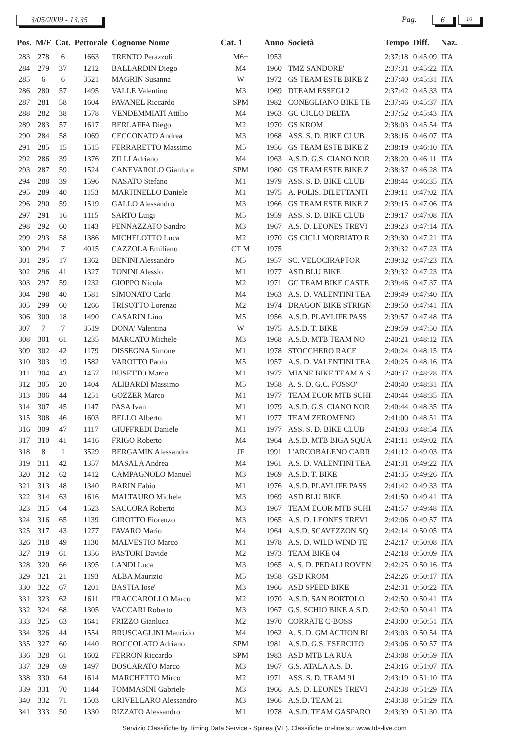3/05/2009 - 13.35 Pag. 6 10
| Pos. | M/F | Cat. | Pettorale | Cognome Nome | Cat. 1 | Anno | Società | Tempo | Diff. | Naz. |
| --- | --- | --- | --- | --- | --- | --- | --- | --- | --- | --- |
| 283 | 278 | 6 | 1663 | TRENTO Perazzoli | M6+ | 1953 | | 2:37:18 | 0:45:09 | ITA |
| 284 | 279 | 37 | 1212 | BALLARDIN Diego | M4 | 1960 | TMZ SANDORE' | 2:37:31 | 0:45:22 | ITA |
| 285 | 6 | 6 | 3521 | MAGRIN Susanna | W | 1972 | GS TEAM ESTE BIKE Z | 2:37:40 | 0:45:31 | ITA |
| 286 | 280 | 57 | 1495 | VALLE Valentino | M3 | 1969 | DTEAM ESSEGI 2 | 2:37:42 | 0:45:33 | ITA |
| 287 | 281 | 58 | 1604 | PAVANEL Riccardo | SPM | 1982 | CONEGLIANO BIKE TE | 2:37:46 | 0:45:37 | ITA |
| 288 | 282 | 38 | 1578 | VENDEMMIATI Attilio | M4 | 1963 | GC CICLO DELTA | 2:37:52 | 0:45:43 | ITA |
| 289 | 283 | 57 | 1617 | BERLAFFA Diego | M2 | 1970 | GS KROM | 2:38:03 | 0:45:54 | ITA |
| 290 | 284 | 58 | 1069 | CECCONATO Andrea | M3 | 1968 | ASS. S. D. BIKE CLUB | 2:38:16 | 0:46:07 | ITA |
| 291 | 285 | 15 | 1515 | FERRARETTO Massimo | M5 | 1956 | GS TEAM ESTE BIKE Z | 2:38:19 | 0:46:10 | ITA |
| 292 | 286 | 39 | 1376 | ZILLI Adriano | M4 | 1963 | A.S.D. G.S. CIANO NOR | 2:38:20 | 0:46:11 | ITA |
| 293 | 287 | 59 | 1524 | CANEVAROLO Gianluca | SPM | 1980 | GS TEAM ESTE BIKE Z | 2:38:37 | 0:46:28 | ITA |
| 294 | 288 | 39 | 1596 | NASATO Stefano | M1 | 1979 | ASS. S. D. BIKE CLUB | 2:38:44 | 0:46:35 | ITA |
| 295 | 289 | 40 | 1153 | MARTINELLO Daniele | M1 | 1975 | A. POLIS. DILETTANTI | 2:39:11 | 0:47:02 | ITA |
| 296 | 290 | 59 | 1519 | GALLO Alessandro | M3 | 1966 | GS TEAM ESTE BIKE Z | 2:39:15 | 0:47:06 | ITA |
| 297 | 291 | 16 | 1115 | SARTO Luigi | M5 | 1959 | ASS. S. D. BIKE CLUB | 2:39:17 | 0:47:08 | ITA |
| 298 | 292 | 60 | 1143 | PENNAZZATO Sandro | M3 | 1967 | A.S. D. LEONES TREVI | 2:39:23 | 0:47:14 | ITA |
| 299 | 293 | 58 | 1386 | MICHELOTTO Luca | M2 | 1970 | GS CICLI MORBIATO R | 2:39:30 | 0:47:21 | ITA |
| 300 | 294 | 7 | 4015 | CAZZOLA Emiliano | CT M | 1975 | | 2:39:32 | 0:47:23 | ITA |
| 301 | 295 | 17 | 1362 | BENINI Alessandro | M5 | 1957 | SC. VELOCIRAPTOR | 2:39:32 | 0:47:23 | ITA |
| 302 | 296 | 41 | 1327 | TONINI Alessio | M1 | 1977 | ASD BLU BIKE | 2:39:32 | 0:47:23 | ITA |
| 303 | 297 | 59 | 1232 | GIOPPO Nicola | M2 | 1971 | GC TEAM BIKE CASTE | 2:39:46 | 0:47:37 | ITA |
| 304 | 298 | 40 | 1581 | SIMONATO Carlo | M4 | 1963 | A.S. D. VALENTINI TEA | 2:39:49 | 0:47:40 | ITA |
| 305 | 299 | 60 | 1266 | TRISOTTO Lorenzo | M2 | 1974 | DRAGON BIKE STRIGN | 2:39:50 | 0:47:41 | ITA |
| 306 | 300 | 18 | 1490 | CASARIN Lino | M5 | 1956 | A.S.D. PLAYLIFE PASS | 2:39:57 | 0:47:48 | ITA |
| 307 | 7 | 7 | 3519 | DONA' Valentina | W | 1975 | A.S.D. T. BIKE | 2:39:59 | 0:47:50 | ITA |
| 308 | 301 | 61 | 1235 | MARCATO Michele | M3 | 1968 | A.S.D. MTB TEAM NO | 2:40:21 | 0:48:12 | ITA |
| 309 | 302 | 42 | 1179 | DISSEGNA Simone | M1 | 1978 | STOCCHERO RACE | 2:40:24 | 0:48:15 | ITA |
| 310 | 303 | 19 | 1582 | VAROTTO Paolo | M5 | 1957 | A.S. D. VALENTINI TEA | 2:40:25 | 0:48:16 | ITA |
| 311 | 304 | 43 | 1457 | BUSETTO Marco | M1 | 1977 | MIANE BIKE TEAM A.S | 2:40:37 | 0:48:28 | ITA |
| 312 | 305 | 20 | 1404 | ALIBARDI Massimo | M5 | 1958 | A. S. D. G.C. FOSSO' | 2:40:40 | 0:48:31 | ITA |
| 313 | 306 | 44 | 1251 | GOZZER Marco | M1 | 1977 | TEAM ECOR MTB SCHI | 2:40:44 | 0:48:35 | ITA |
| 314 | 307 | 45 | 1147 | PASA Ivan | M1 | 1979 | A.S.D. G.S. CIANO NOR | 2:40:44 | 0:48:35 | ITA |
| 315 | 308 | 46 | 1603 | BELLO Alberto | M1 | 1977 | TEAM ZEROMENO | 2:41:00 | 0:48:51 | ITA |
| 316 | 309 | 47 | 1117 | GIUFFREDI Daniele | M1 | 1977 | ASS. S. D. BIKE CLUB | 2:41:03 | 0:48:54 | ITA |
| 317 | 310 | 41 | 1416 | FRIGO Roberto | M4 | 1964 | A.S.D. MTB BIGA SQUA | 2:41:11 | 0:49:02 | ITA |
| 318 | 8 | 1 | 3529 | BERGAMIN Alessandra | JF | 1991 | L'ARCOBALENO CARR | 2:41:12 | 0:49:03 | ITA |
| 319 | 311 | 42 | 1357 | MASALA Andrea | M4 | 1961 | A.S. D. VALENTINI TEA | 2:41:31 | 0:49:22 | ITA |
| 320 | 312 | 62 | 1412 | CAMPAGNOLO Manuel | M3 | 1969 | A.S.D. T. BIKE | 2:41:35 | 0:49:26 | ITA |
| 321 | 313 | 48 | 1340 | BARIN Fabio | M1 | 1976 | A.S.D. PLAYLIFE PASS | 2:41:42 | 0:49:33 | ITA |
| 322 | 314 | 63 | 1616 | MALTAURO Michele | M3 | 1969 | ASD BLU BIKE | 2:41:50 | 0:49:41 | ITA |
| 323 | 315 | 64 | 1523 | SACCORA Roberto | M3 | 1967 | TEAM ECOR MTB SCHI | 2:41:57 | 0:49:48 | ITA |
| 324 | 316 | 65 | 1139 | GIROTTO Fiorenzo | M3 | 1965 | A.S. D. LEONES TREVI | 2:42:06 | 0:49:57 | ITA |
| 325 | 317 | 43 | 1277 | FAVARO Mario | M4 | 1964 | A.S.D. SCAVEZZON SQ | 2:42:14 | 0:50:05 | ITA |
| 326 | 318 | 49 | 1130 | MALVESTIO Marco | M1 | 1978 | A.S. D. WILD WIND TE | 2:42:17 | 0:50:08 | ITA |
| 327 | 319 | 61 | 1356 | PASTORI Davide | M2 | 1973 | TEAM BIKE 04 | 2:42:18 | 0:50:09 | ITA |
| 328 | 320 | 66 | 1395 | LANDI Luca | M3 | 1965 | A. S. D. PEDALI ROVEN | 2:42:25 | 0:50:16 | ITA |
| 329 | 321 | 21 | 1193 | ALBA Maurizio | M5 | 1958 | GSD KROM | 2:42:26 | 0:50:17 | ITA |
| 330 | 322 | 67 | 1201 | BASTIA Iose' | M3 | 1966 | ASD SPEED BIKE | 2:42:31 | 0:50:22 | ITA |
| 331 | 323 | 62 | 1611 | FRACCAROLLO Marco | M2 | 1970 | A.S.D. SAN BORTOLO | 2:42:50 | 0:50:41 | ITA |
| 332 | 324 | 68 | 1305 | VACCARI Roberto | M3 | 1967 | G.S. SCHIO BIKE A.S.D. | 2:42:50 | 0:50:41 | ITA |
| 333 | 325 | 63 | 1641 | FRIZZO Gianluca | M2 | 1970 | CORRATE C-BOSS | 2:43:00 | 0:50:51 | ITA |
| 334 | 326 | 44 | 1554 | BRUSCAGLINI Maurizio | M4 | 1962 | A. S. D. GM ACTION BI | 2:43:03 | 0:50:54 | ITA |
| 335 | 327 | 60 | 1440 | BOCCOLATO Adriano | SPM | 1981 | A.S.D. G.S. ESERCITO | 2:43:06 | 0:50:57 | ITA |
| 336 | 328 | 61 | 1602 | FERRON Riccardo | SPM | 1983 | ASD MTB LA RUA | 2:43:08 | 0:50:59 | ITA |
| 337 | 329 | 69 | 1497 | BOSCARATO Marco | M3 | 1967 | G.S. ATALA A.S. D. | 2:43:16 | 0:51:07 | ITA |
| 338 | 330 | 64 | 1614 | MARCHETTO Mirco | M2 | 1971 | ASS. S. D. TEAM 91 | 2:43:19 | 0:51:10 | ITA |
| 339 | 331 | 70 | 1144 | TOMMASINI Gabriele | M3 | 1966 | A.S. D. LEONES TREVI | 2:43:38 | 0:51:29 | ITA |
| 340 | 332 | 71 | 1503 | CRIVELLARO Alessandro | M3 | 1966 | A.S.D. TEAM 21 | 2:43:38 | 0:51:29 | ITA |
| 341 | 333 | 50 | 1330 | RIZZATO Alessandro | M1 | 1978 | A.S.D. TEAM GASPARO | 2:43:39 | 0:51:30 | ITA |
Servizio Classifiche by Timing Data Service - Spinea (VE). Classifiche on-line su: www.tds-live.com